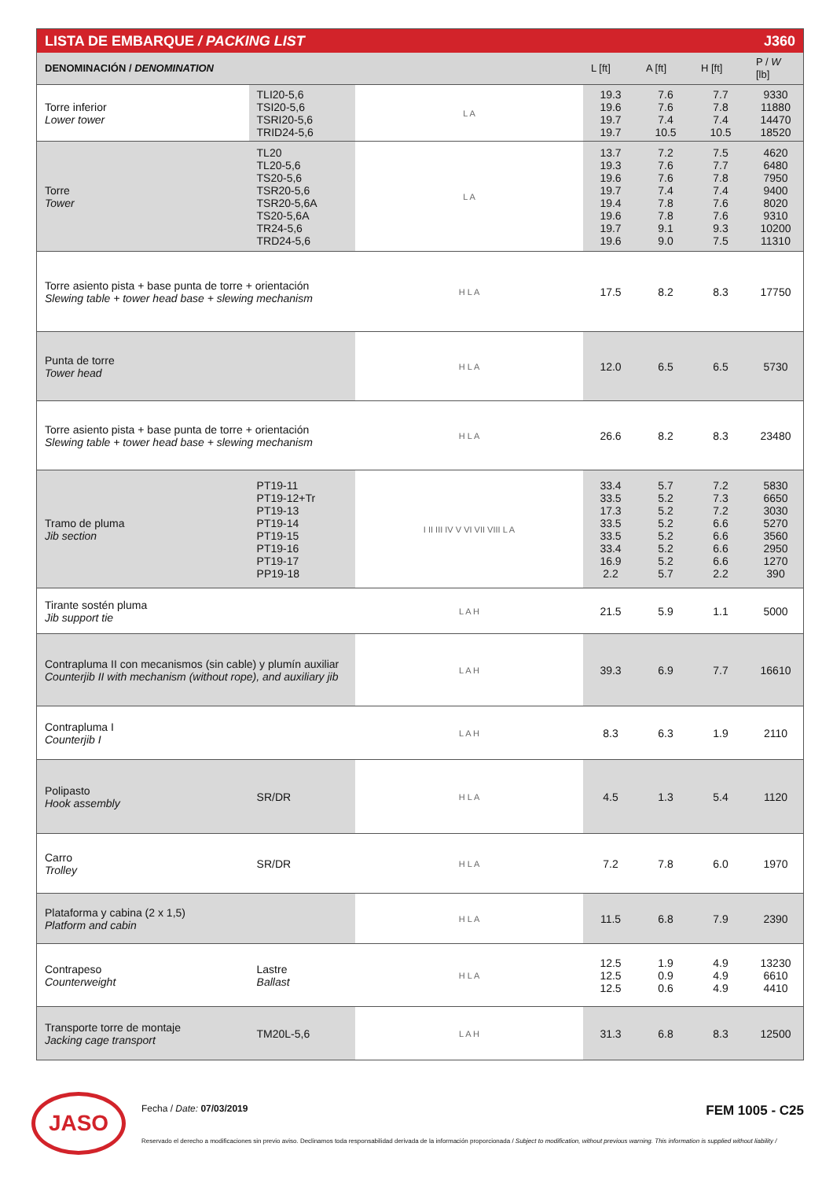| LISTA DE EMBARQUE / PACKING LIST | | | | | J360 | | |
| DENOMINACIÓN / DENOMINATION | | | L [ft] | A [ft] | H [ft] | P / W [lb] | |
| Torre inferior Lower tower | TLI20-5,6 TSI20-5,6 TSRI20-5,6 TRID24-5,6 | L A | 19.3 19.6 19.7 19.7 | 7.6 7.6 7.4 10.5 | 7.7 7.8 7.4 10.5 | 9330 11880 14470 18520 | |
| Torre Tower | TL20 TL20-5,6 TS20-5,6 TSR20-5,6 TSR20-5,6A TS20-5,6A TR24-5,6 TRD24-5,6 | L A | 13.7 19.3 19.6 19.7 19.4 19.6 19.7 19.6 | 7.2 7.6 7.6 7.4 7.8 7.8 9.1 9.0 | 7.5 7.7 7.8 7.4 7.6 7.6 9.3 7.5 | 4620 6480 7950 9400 8020 9310 10200 11310 | |
| Torre asiento pista + base punta de torre + orientación Slewing table + tower head base + slewing mechanism | | H L A | 17.5 | 8.2 | 8.3 | 17750 | |
| Punta de torre Tower head | | H L A | 12.0 | 6.5 | 6.5 | 5730 | |
| Torre asiento pista + base punta de torre + orientación Slewing table + tower head base + slewing mechanism | | H L A | 26.6 | 8.2 | 8.3 | 23480 | |
| Tramo de pluma Jib section | PT19-11 PT19-12+Tr PT19-13 PT19-14 PT19-15 PT19-16 PT19-17 PP19-18 | I II III IV V VI VII VIII L A | 33.4 33.5 17.3 33.5 33.5 33.4 16.9 2.2 | 5.7 5.2 5.2 5.2 5.2 5.2 5.2 5.7 | 7.2 7.3 7.2 6.6 6.6 6.6 6.6 2.2 | 5830 6650 3030 5270 3560 2950 1270 390 | |
| Tirante sostén pluma Jib support tie | | L A H | 21.5 | 5.9 | 1.1 | 5000 | |
| Contrapluma II con mecanismos (sin cable) y plumín auxiliar Counterjib II with mechanism (without rope), and auxiliary jib | | L A H | 39.3 | 6.9 | 7.7 | 16610 | |
| Contrapluma I Counterjib I | | L A H | 8.3 | 6.3 | 1.9 | 2110 | |
| Polipasto Hook assembly | SR/DR | H L A | 4.5 | 1.3 | 5.4 | 1120 | |
| Carro Trolley | SR/DR | H L A | 7.2 | 7.8 | 6.0 | 1970 | |
| Plataforma y cabina (2 x 1,5) Platform and cabin | | H L A | 11.5 | 6.8 | 7.9 | 2390 | |
| Contrapeso Counterweight | Lastre Ballast | H L A | 12.5 12.5 12.5 | 1.9 0.9 0.6 | 4.9 4.9 4.9 | 13230 6610 4410 | |
| Transporte torre de montaje Jacking cage transport | TM20L-5,6 | L A H | 31.3 | 6.8 | 8.3 | 12500 | |
JASO
Fecha / Date: 07/03/2019 FEM 1005 - C25
Reservado el derecho a modificaciones sin previo aviso. Declinamos toda responsabilidad derivada de la información proporcionada / Subject to modification, without previous warning. This information is supplied without liability /